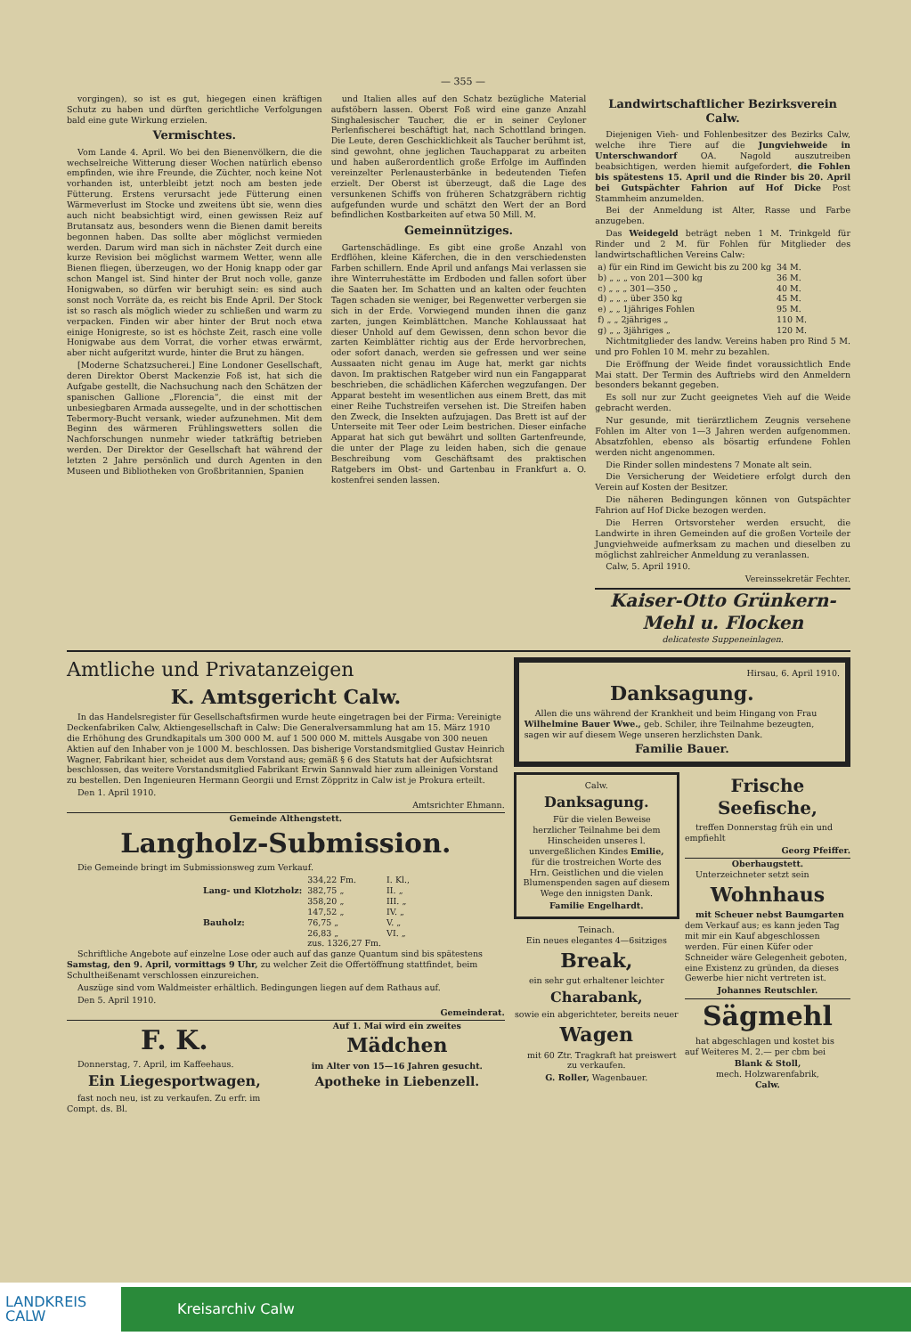— 355 —
vorgingen), so ist es gut, hiegegen einen kräftigen Schutz zu haben und dürften gerichtliche Verfolgungen bald eine gute Wirkung erzielen.
Vermischtes.
Vom Lande 4. April. Wo bei den Bienenvölkern, die die wechselreiche Witterung dieser Wochen natürlich ebenso empfinden, wie ihre Freunde, die Züchter, noch keine Not vorhanden ist, unterbleibt jetzt noch am besten jede Fütterung. Erstens verursacht jede Fütterung einen Wärmeverlust im Stocke und zweitens übt sie, wenn dies auch nicht beabsichtigt wird, einen gewissen Reiz auf Brutansatz aus, besonders wenn die Bienen damit bereits begonnen haben. Das sollte aber möglichst vermieden werden. Darum wird man sich in nächster Zeit durch eine kurze Revision bei möglichst warmem Wetter, wenn alle Bienen fliegen, überzeugen, wo der Honig knapp oder gar schon Mangel ist. Sind hinter der Brut noch volle, ganze Honigwaben, so dürfen wir beruhigt sein: es sind auch sonst noch Vorräte da, es reicht bis Ende April. Der Stock ist so rasch als möglich wieder zu schließen und warm zu verpacken. Finden wir aber hinter der Brut noch etwa einige Honigreste, so ist es höchste Zeit, rasch eine volle Honigwabe aus dem Vorrat, die vorher etwas erwärmt, aber nicht aufgeritzt wurde, hinter die Brut zu hängen.
[Moderne Schatzsucherei.] Eine Londoner Gesellschaft, deren Direktor Oberst Mackenzie Foß ist, hat sich die Aufgabe gestellt, die Nachsuchung nach den Schätzen der spanischen Gallione „Florencia“, die einst mit der unbesiegbaren Armada aussegelte, und in der schottischen Tebermory-Bucht versank, wieder aufzunehmen. Mit dem Beginn des wärmeren Frühlingswetters sollen die Nachforschungen nunmehr wieder tatkräftig betrieben werden. Der Direktor der Gesellschaft hat während der letzten 2 Jahre persönlich und durch Agenten in den Museen und Bibliotheken von Großbritannien, Spanien
und Italien alles auf den Schatz bezügliche Material aufstöbern lassen. Oberst Foß wird eine ganze Anzahl Singhalesischer Taucher, die er in seiner Ceyloner Perlenfischerei beschäftigt hat, nach Schottland bringen. Die Leute, deren Geschicklichkeit als Taucher berühmt ist, sind gewohnt, ohne jeglichen Tauchapparat zu arbeiten und haben außerordentlich große Erfolge im Auffinden vereinzelter Perlenausterbänke in bedeutenden Tiefen erzielt. Der Oberst ist überzeugt, daß die Lage des versunkenen Schiffs von früheren Schatzgräbern richtig aufgefunden wurde und schätzt den Wert der an Bord befindlichen Kostbarkeiten auf etwa 50 Mill. M.
Gemeinnütziges.
Gartenschädlinge. Es gibt eine große Anzahl von Erdflöhen, kleine Käferchen, die in den verschiedensten Farben schillern. Ende April und anfangs Mai verlassen sie ihre Winterruhestätte im Erdboden und fallen sofort über die Saaten her. Im Schatten und an kalten oder feuchten Tagen schaden sie weniger, bei Regenwetter verbergen sie sich in der Erde. Vorwiegend munden ihnen die ganz zarten, jungen Keimblättchen. Manche Kohlaussaat hat dieser Unhold auf dem Gewissen, denn schon bevor die zarten Keimblätter richtig aus der Erde hervorbrechen, oder sofort danach, werden sie gefressen und wer seine Aussaaten nicht genau im Auge hat, merkt gar nichts davon. Im praktischen Ratgeber wird nun ein Fangapparat beschrieben, die schädlichen Käferchen wegzufangen. Der Apparat besteht im wesentlichen aus einem Brett, das mit einer Reihe Tuchstreifen versehen ist. Die Streifen haben den Zweck, die Insekten aufzujagen. Das Brett ist auf der Unterseite mit Teer oder Leim bestrichen. Dieser einfache Apparat hat sich gut bewährt und sollten Gartenfreunde, die unter der Plage zu leiden haben, sich die genaue Beschreibung vom Geschäftsamt des praktischen Ratgebers im Obst- und Gartenbau in Frankfurt a. O. kostenfrei senden lassen.
Landwirtschaftlicher Bezirksverein Calw.
Diejenigen Vieh- und Fohlenbesitzer des Bezirks Calw, welche ihre Tiere auf die Jungviehweide in Unterschwandorf OA. Nagold auszutreiben beabsichtigen, werden hiemit aufgefordert, die Fohlen bis spätestens 15. April und die Rinder bis 20. April bei Gutspächter Fahrion auf Hof Dicke Post Stammheim anzumelden.
Bei der Anmeldung ist Alter, Rasse und Farbe anzugeben.
Das Weidegeld beträgt neben 1 M. Trinkgeld für Rinder und 2 M. für Fohlen für Mitglieder des landwirtschaftlichen Vereins Calw:
| a) für ein Rind im Gewicht bis zu 200 kg | 34 M. |
| b) „ „ „ von 201—300 kg | 36 M. |
| c) „ „ „ 301—350 „ | 40 M. |
| d) „ „ „ über 350 kg | 45 M. |
| e) „ „ 1jähriges Fohlen | 95 M. |
| f) „ „ 2jähriges „ | 110 M. |
| g) „ „ 3jähriges „ | 120 M. |
Nichtmitglieder des landw. Vereins haben pro Rind 5 M. und pro Fohlen 10 M. mehr zu bezahlen.
Die Eröffnung der Weide findet voraussichtlich Ende Mai statt. Der Termin des Auftriebs wird den Anmeldern besonders bekannt gegeben.
Es soll nur zur Zucht geeignetes Vieh auf die Weide gebracht werden.
Nur gesunde, mit tierärztlichem Zeugnis versehene Fohlen im Alter von 1—3 Jahren werden aufgenommen. Absatzfohlen, ebenso als bösartig erfundene Fohlen werden nicht angenommen.
Die Rinder sollen mindestens 7 Monate alt sein.
Die Versicherung der Weidetiere erfolgt durch den Verein auf Kosten der Besitzer.
Die näheren Bedingungen können von Gutspächter Fahrion auf Hof Dicke bezogen werden.
Die Herren Ortsvorsteher werden ersucht, die Landwirte in ihren Gemeinden auf die großen Vorteile der Jungviehweide aufmerksam zu machen und dieselben zu möglichst zahlreicher Anmeldung zu veranlassen.
Calw, 5. April 1910.
Vereinssekretär Fechter.
Kaiser-Otto Grünkern-Mehl u. Flocken
delicateste Suppeneinlagen.
Amtliche und Privatanzeigen
K. Amtsgericht Calw.
In das Handelsregister für Gesellschaftsfirmen wurde heute eingetragen bei der Firma: Vereinigte Deckenfabriken Calw, Aktiengesellschaft in Calw: Die Generalversammlung hat am 15. März 1910 die Erhöhung des Grundkapitals um 300 000 M. auf 1 500 000 M. mittels Ausgabe von 300 neuen Aktien auf den Inhaber von je 1000 M. beschlossen. Das bisherige Vorstandsmitglied Gustav Heinrich Wagner, Fabrikant hier, scheidet aus dem Vorstand aus; gemäß § 6 des Statuts hat der Aufsichtsrat beschlossen, das weitere Vorstandsmitglied Fabrikant Erwin Sannwald hier zum alleinigen Vorstand zu bestellen. Den Ingenieuren Hermann Georgii und Ernst Zöppritz in Calw ist je Prokura erteilt.
Den 1. April 1910.
Amtsrichter Ehmann.
Gemeinde Althengstett.
Langholz-Submission.
Die Gemeinde bringt im Submissionsweg zum Verkauf.
| Lang- und Klotzholz: | 334,22 Fm. | I. Kl., |
| | 382,75 „ | II. „ |
| | 358,20 „ | III. „ |
| Bauholz: | 147,52 „ | IV. „ |
| | 76,75 „ | V. „ |
| | 26,83 „ | VI. „ |
| | zus. 1326,27 Fm. | |
Schriftliche Angebote auf einzelne Lose oder auch auf das ganze Quantum sind bis spätestens Samstag, den 9. April, vormittags 9 Uhr, zu welcher Zeit die Offertöffnung stattfindet, beim Schultheißenamt verschlossen einzureichen.
Auszüge sind vom Waldmeister erhältlich. Bedingungen liegen auf dem Rathaus auf.
Den 5. April 1910.
Gemeinderat.
F. K.
Donnerstag, 7. April, im Kaffeehaus.
Ein Liegesportwagen,
fast noch neu, ist zu verkaufen. Zu erfr. im Compt. ds. Bl.
Auf 1. Mai wird ein zweites
Mädchen
im Alter von 15—16 Jahren gesucht.
Apotheke in Liebenzell.
Hirsau, 6. April 1910.
Danksagung.
Allen die uns während der Krankheit und beim Hingang von Frau Wilhelmine Bauer Wwe., geb. Schiler, ihre Teilnahme bezeugten, sagen wir auf diesem Wege unseren herzlichsten Dank.
Familie Bauer.
Calw.
Danksagung.
Für die vielen Beweise herzlicher Teilnahme bei dem Hinscheiden unseres l. unvergeßlichen Kindes Emilie, für die trostreichen Worte des Hrn. Geistlichen und die vielen Blumenspenden sagen auf diesem Wege den innigsten Dank.
Familie Engelhardt.
Teinach.
Ein neues elegantes 4—6sitziges
Break,
ein sehr gut erhaltener leichter
Charabank,
sowie ein abgerichteter, bereits neuer
Wagen
mit 60 Ztr. Tragkraft hat preiswert zu verkaufen.
G. Roller, Wagenbauer.
Frische Seefische,
treffen Donnerstag früh ein und empfiehlt
Georg Pfeiffer.
Oberhaugstett.
Unterzeichneter setzt sein
Wohnhaus
mit Scheuer nebst Baumgarten dem Verkauf aus; es kann jeden Tag mit mir ein Kauf abgeschlossen werden. Für einen Küfer oder Schneider wäre Gelegenheit geboten, eine Existenz zu gründen, da dieses Gewerbe hier nicht vertreten ist.
Johannes Reutschler.
Sägmehl
hat abgeschlagen und kostet bis auf Weiteres M. 2.— per cbm bei
Blank & Stoll,
mech. Holzwarenfabrik,
Calw.
LANDKREIS
CALW
Kreisarchiv Calw